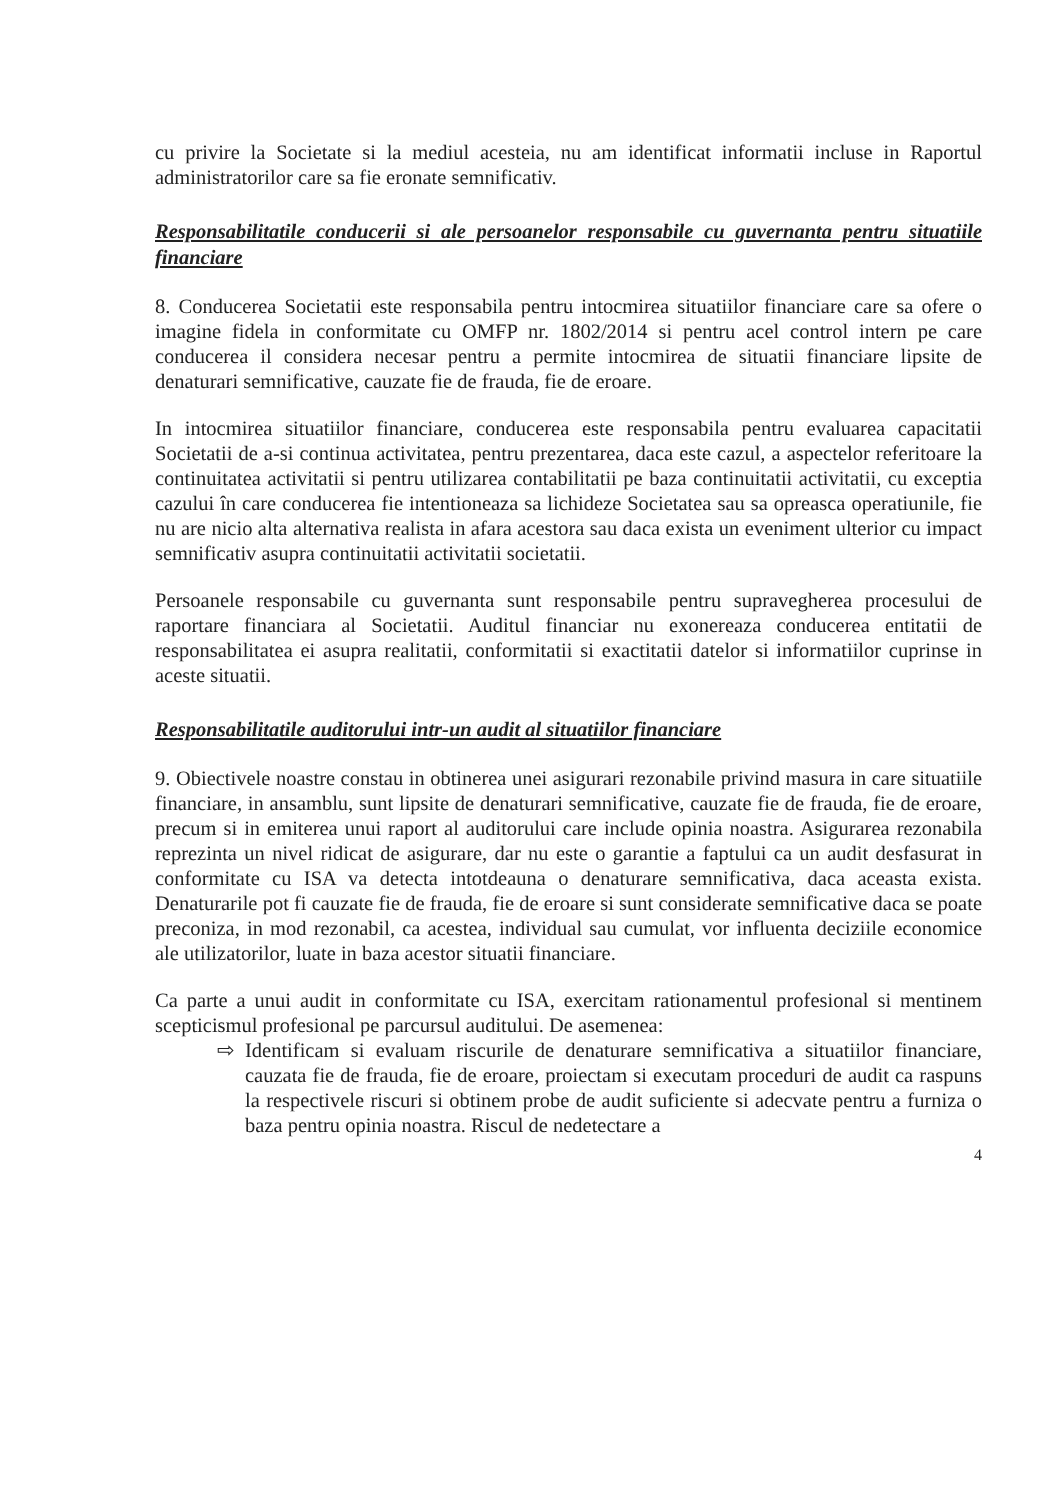cu privire la Societate si la mediul acesteia, nu am identificat informatii incluse in Raportul administratorilor care sa fie eronate semnificativ.
Responsabilitatile conducerii si ale persoanelor responsabile cu guvernanta pentru situatiile financiare
8. Conducerea Societatii este responsabila pentru intocmirea situatiilor financiare care sa ofere o imagine fidela in conformitate cu OMFP nr. 1802/2014 si pentru acel control intern pe care conducerea il considera necesar pentru a permite intocmirea de situatii financiare lipsite de denaturari semnificative, cauzate fie de frauda, fie de eroare.
In intocmirea situatiilor financiare, conducerea este responsabila pentru evaluarea capacitatii Societatii de a-si continua activitatea, pentru prezentarea, daca este cazul, a aspectelor referitoare la continuitatea activitatii si pentru utilizarea contabilitatii pe baza continuitatii activitatii, cu exceptia cazului în care conducerea fie intentioneaza sa lichideze Societatea sau sa opreasca operatiunile, fie nu are nicio alta alternativa realista in afara acestora sau daca exista un eveniment ulterior cu impact semnificativ asupra continuitatii activitatii societatii.
Persoanele responsabile cu guvernanta sunt responsabile pentru supravegherea procesului de raportare financiara al Societatii. Auditul financiar nu exonereaza conducerea entitatii de responsabilitatea ei asupra realitatii, conformitatii si exactitatii datelor si informatiilor cuprinse in aceste situatii.
Responsabilitatile auditorului intr-un audit al situatiilor financiare
9. Obiectivele noastre constau in obtinerea unei asigurari rezonabile privind masura in care situatiile financiare, in ansamblu, sunt lipsite de denaturari semnificative, cauzate fie de frauda, fie de eroare, precum si in emiterea unui raport al auditorului care include opinia noastra. Asigurarea rezonabila reprezinta un nivel ridicat de asigurare, dar nu este o garantie a faptului ca un audit desfasurat in conformitate cu ISA va detecta intotdeauna o denaturare semnificativa, daca aceasta exista. Denaturarile pot fi cauzate fie de frauda, fie de eroare si sunt considerate semnificative daca se poate preconiza, in mod rezonabil, ca acestea, individual sau cumulat, vor influenta deciziile economice ale utilizatorilor, luate in baza acestor situatii financiare.
Ca parte a unui audit in conformitate cu ISA, exercitam rationamentul profesional si mentinem scepticismul profesional pe parcursul auditului. De asemenea:
⇨ Identificam si evaluam riscurile de denaturare semnificativa a situatiilor financiare, cauzata fie de frauda, fie de eroare, proiectam si executam proceduri de audit ca raspuns la respectivele riscuri si obtinem probe de audit suficiente si adecvate pentru a furniza o baza pentru opinia noastra. Riscul de nedetectare a
4